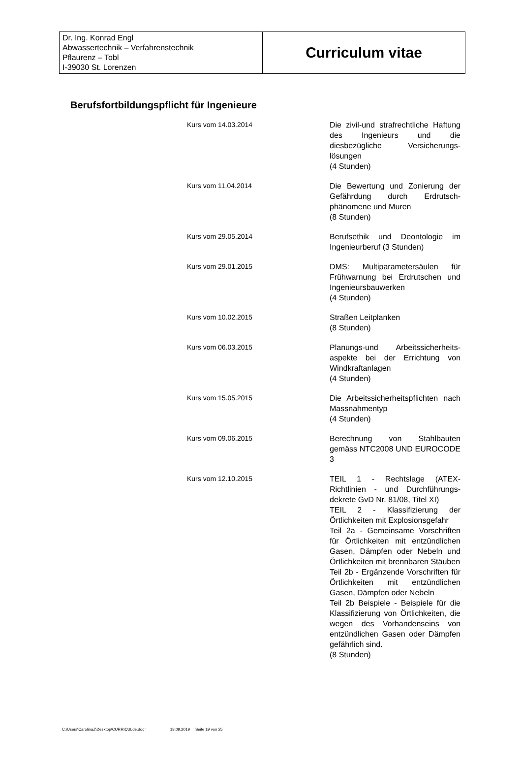| Dr. Ing. Konrad Engl Abwassertechnik – Verfahrenstechnik Pflaurenz – Tobl I-39030 St. Lorenzen | Curriculum vitae |
Berufsfortbildungspflicht für Ingenieure
| Kurs vom 14.03.2014 | Die zivil-und strafrechtliche Haftung des Ingenieurs und die diesbezügliche Versicherungs-lösungen (4 Stunden) |
| Kurs vom 11.04.2014 | Die Bewertung und Zonierung der Gefährdung durch Erdrutsch-phänomene und Muren (8 Stunden) |
| Kurs vom 29.05.2014 | Berufsethik und Deontologie im Ingenieurberuf (3 Stunden) |
| Kurs vom 29.01.2015 | DMS: Multiparametersäulen für Frühwarnung bei Erdrutschen und Ingenieursbauwerken (4 Stunden) |
| Kurs vom 10.02.2015 | Straßen Leitplanken (8 Stunden) |
| Kurs vom 06.03.2015 | Planungs-und Arbeitssicherheits-aspekte bei der Errichtung von Windkraftanlagen (4 Stunden) |
| Kurs vom 15.05.2015 | Die Arbeitssicherheitspflichten nach Massnahmentyp (4 Stunden) |
| Kurs vom 09.06.2015 | Berechnung von Stahlbauten gemäss NTC2008 UND EUROCODE 3 |
| Kurs vom 12.10.2015 | TEIL 1 - Rechtslage (ATEX-Richtlinien - und Durchführungs-dekrete GvD Nr. 81/08, Titel XI) TEIL 2 - Klassifizierung der Örtlichkeiten mit Explosionsgefahr Teil 2a - Gemeinsame Vorschriften für Örtlichkeiten mit entzündlichen Gasen, Dämpfen oder Nebeln und Örtlichkeiten mit brennbaren Stäuben Teil 2b - Ergänzende Vorschriften für Örtlichkeiten mit entzündlichen Gasen, Dämpfen oder Nebeln Teil 2b Beispiele - Beispiele für die Klassifizierung von Örtlichkeiten, die wegen des Vorhandenseins von entzündlichen Gasen oder Dämpfen gefährlich sind. (8 Stunden) |
C:\Users\CarolinaZ\Desktop\CURRICULde.doc ' 18.09.2019 Seite 19 von 25